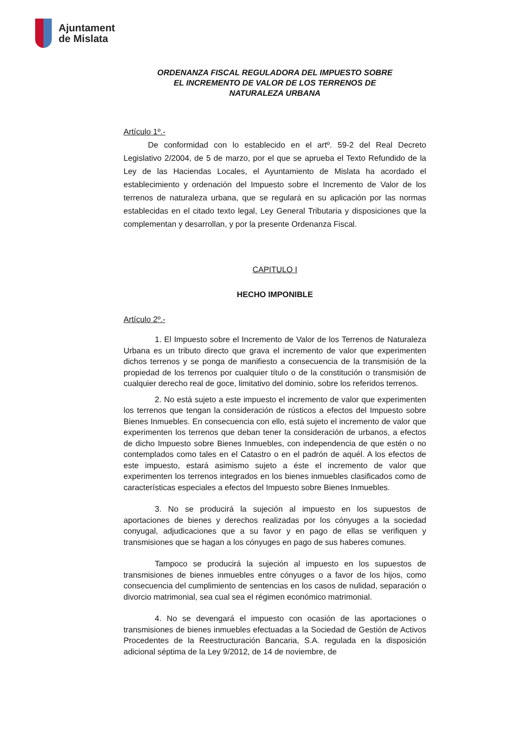Ajuntament
de Mislata
ORDENANZA FISCAL REGULADORA DEL IMPUESTO SOBRE
EL INCREMENTO DE VALOR DE LOS TERRENOS DE
NATURALEZA URBANA
Artículo 1º.-
De conformidad con lo establecido en el artº. 59-2 del Real Decreto Legislativo 2/2004, de 5 de marzo, por el que se aprueba el Texto Refundido de la Ley de las Haciendas Locales, el Ayuntamiento de Mislata ha acordado el establecimiento y ordenación del Impuesto sobre el Incremento de Valor de los terrenos de naturaleza urbana, que se regulará en su aplicación por las normas establecidas en el citado texto legal, Ley General Tributaria y disposiciones que la complementan y desarrollan, y por la presente Ordenanza Fiscal.
CAPITULO I
HECHO IMPONIBLE
Artículo 2º.-
1. El Impuesto sobre el Incremento de Valor de los Terrenos de Naturaleza Urbana es un tributo directo que grava el incremento de valor que experimenten dichos terrenos y se ponga de manifiesto a consecuencia de la transmisión de la propiedad de los terrenos por cualquier título o de la constitución o transmisión de cualquier derecho real de goce, limitativo del dominio, sobre los referidos terrenos.
2. No está sujeto a este impuesto el incremento de valor que experimenten los terrenos que tengan la consideración de rústicos a efectos del Impuesto sobre Bienes Inmuebles. En consecuencia con ello, está sujeto el incremento de valor que experimenten los terrenos que deban tener la consideración de urbanos, a efectos de dicho Impuesto sobre Bienes Inmuebles, con independencia de que estén o no contemplados como tales en el Catastro o en el padrón de aquél. A los efectos de este impuesto, estará asimismo sujeto a éste el incremento de valor que experimenten los terrenos integrados en los bienes inmuebles clasificados como de características especiales a efectos del Impuesto sobre Bienes Inmuebles.
3. No se producirá la sujeción al impuesto en los supuestos de aportaciones de bienes y derechos realizadas por los cónyuges a la sociedad conyugal, adjudicaciones que a su favor y en pago de ellas se verifiquen y transmisiones que se hagan a los cónyuges en pago de sus haberes comunes.
Tampoco se producirá la sujeción al impuesto en los supuestos de transmisiones de bienes inmuebles entre cónyuges o a favor de los hijos, como consecuencia del cumplimiento de sentencias en los casos de nulidad, separación o divorcio matrimonial, sea cual sea el régimen económico matrimonial.
4. No se devengará el impuesto con ocasión de las aportaciones o transmisiones de bienes inmuebles efectuadas a la Sociedad de Gestión de Activos Procedentes de la Reestructuración Bancaria, S.A. regulada en la disposición adicional séptima de la Ley 9/2012, de 14 de noviembre, de